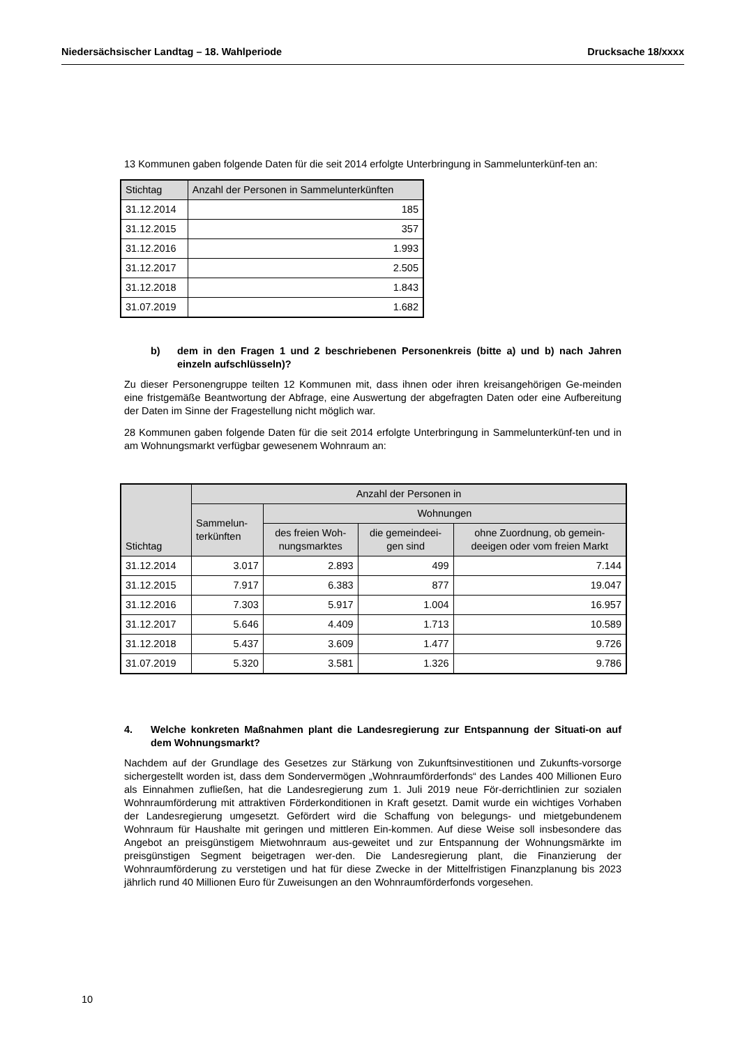Niedersächsischer Landtag – 18. Wahlperiode Drucksache 18/xxxx
13 Kommunen gaben folgende Daten für die seit 2014 erfolgte Unterbringung in Sammelunterkünf-ten an:
| Stichtag | Anzahl der Personen in Sammelunterkünften |
| --- | --- |
| 31.12.2014 | 185 |
| 31.12.2015 | 357 |
| 31.12.2016 | 1.993 |
| 31.12.2017 | 2.505 |
| 31.12.2018 | 1.843 |
| 31.07.2019 | 1.682 |
b) dem in den Fragen 1 und 2 beschriebenen Personenkreis (bitte a) und b) nach Jahren einzeln aufschlüsseln)?
Zu dieser Personengruppe teilten 12 Kommunen mit, dass ihnen oder ihren kreisangehörigen Ge-meinden eine fristgemäße Beantwortung der Abfrage, eine Auswertung der abgefragten Daten oder eine Aufbereitung der Daten im Sinne der Fragestellung nicht möglich war.
28 Kommunen gaben folgende Daten für die seit 2014 erfolgte Unterbringung in Sammelunterkünf-ten und in am Wohnungsmarkt verfügbar gewesenem Wohnraum an:
| Stichtag | Anzahl der Personen in | | | |
| --- | --- | --- | --- | --- |
| | Sammelun- terkünften | Wohnungen | | |
| | | des freien Woh- nungsmarktes | die gemeindeei- gen sind | ohne Zuordnung, ob gemein- deeigen oder vom freien Markt |
| 31.12.2014 | 3.017 | 2.893 | 499 | 7.144 |
| 31.12.2015 | 7.917 | 6.383 | 877 | 19.047 |
| 31.12.2016 | 7.303 | 5.917 | 1.004 | 16.957 |
| 31.12.2017 | 5.646 | 4.409 | 1.713 | 10.589 |
| 31.12.2018 | 5.437 | 3.609 | 1.477 | 9.726 |
| 31.07.2019 | 5.320 | 3.581 | 1.326 | 9.786 |
4. Welche konkreten Maßnahmen plant die Landesregierung zur Entspannung der Situati-on auf dem Wohnungsmarkt?
Nachdem auf der Grundlage des Gesetzes zur Stärkung von Zukunftsinvestitionen und Zukunfts-vorsorge sichergestellt worden ist, dass dem Sondervermögen „Wohnraumförderfonds“ des Landes 400 Millionen Euro als Einnahmen zufließen, hat die Landesregierung zum 1. Juli 2019 neue För-derrichtlinien zur sozialen Wohnraumförderung mit attraktiven Förderkonditionen in Kraft gesetzt. Damit wurde ein wichtiges Vorhaben der Landesregierung umgesetzt. Gefördert wird die Schaffung von belegungs- und mietgebundenem Wohnraum für Haushalte mit geringen und mittleren Ein-kommen. Auf diese Weise soll insbesondere das Angebot an preisgünstigem Mietwohnraum aus-geweitet und zur Entspannung der Wohnungsmärkte im preisgünstigen Segment beigetragen wer-den. Die Landesregierung plant, die Finanzierung der Wohnraumförderung zu verstetigen und hat für diese Zwecke in der Mittelfristigen Finanzplanung bis 2023 jährlich rund 40 Millionen Euro für Zuweisungen an den Wohnraumförderfonds vorgesehen.
10